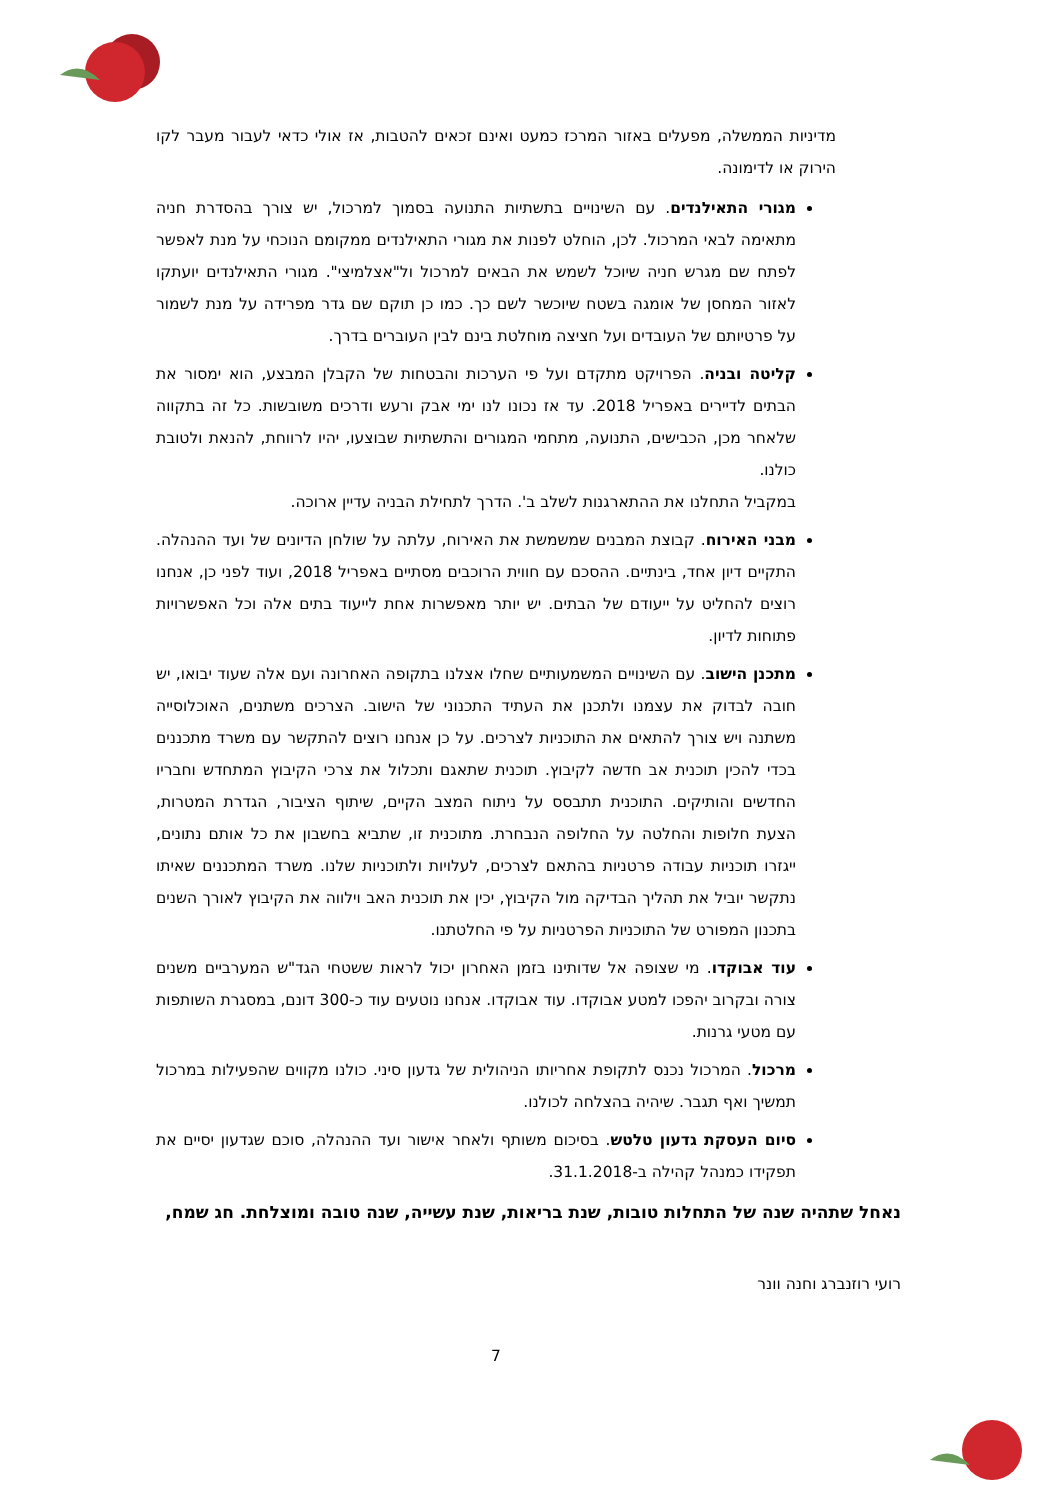מדיניות הממשלה, מפעלים באזור המרכז כמעט ואינם זכאים להטבות, אז אולי כדאי לעבור מעבר לקו הירוק או לדימונה.
מגורי התאילנדים. עם השינויים בתשתיות התנועה בסמוך למרכול, יש צורך בהסדרת חניה מתאימה לבאי המרכול. לכן, הוחלט לפנות את מגורי התאילנדים ממקומם הנוכחי על מנת לאפשר לפתח שם מגרש חניה שיוכל לשמש את הבאים למרכול ול"אצלמיצי". מגורי התאילנדים יועתקו לאזור המחסן של אומגה בשטח שיוכשר לשם כך. כמו כן תוקם שם גדר מפרידה על מנת לשמור על פרטיותם של העובדים ועל חציצה מוחלטת בינם לבין העוברים בדרך.
קליטה ובניה. הפרויקט מתקדם ועל פי הערכות והבטחות של הקבלן המבצע, הוא ימסור את הבתים לדיירים באפריל 2018. עד אז נכונו לנו ימי אבק ורעש ודרכים משובשות. כל זה בתקווה שלאחר מכן, הכבישים, התנועה, מתחמי המגורים והתשתיות שבוצעו, יהיו לרווחת, להנאת ולטובת כולנו.
במקביל התחלנו את ההתארגנות לשלב ב'. הדרך לתחילת הבניה עדיין ארוכה.
מבני האירוח. קבוצת המבנים שמשמשת את האירוח, עלתה על שולחן הדיונים של ועד ההנהלה. התקיים דיון אחד, בינתיים. ההסכם עם חווית הרוכבים מסתיים באפריל 2018, ועוד לפני כן, אנחנו רוצים להחליט על ייעודם של הבתים. יש יותר מאפשרות אחת לייעוד בתים אלה וכל האפשרויות פתוחות לדיון.
מתכנן הישוב. עם השינויים המשמעותיים שחלו אצלנו בתקופה האחרונה ועם אלה שעוד יבואו, יש חובה לבדוק את עצמנו ולתכנן את העתיד התכנוני של הישוב. הצרכים משתנים, האוכלוסייה משתנה ויש צורך להתאים את התוכניות לצרכים. על כן אנחנו רוצים להתקשר עם משרד מתכננים בכדי להכין תוכנית אב חדשה לקיבוץ. תוכנית שתאגם ותכלול את צרכי הקיבוץ המתחדש וחבריו החדשים והותיקים. התוכנית תתבסס על ניתוח המצב הקיים, שיתוף הציבור, הגדרת המטרות, הצעת חלופות והחלטה על החלופה הנבחרת. מתוכנית זו, שתביא בחשבון את כל אותם נתונים, ייגזרו תוכניות עבודה פרטניות בהתאם לצרכים, לעלויות ולתוכניות שלנו. משרד המתכננים שאיתו נתקשר יוביל את תהליך הבדיקה מול הקיבוץ, יכין את תוכנית האב וילווה את הקיבוץ לאורך השנים בתכנון המפורט של התוכניות הפרטניות על פי החלטתנו.
עוד אבוקדו. מי שצופה אל שדותינו בזמן האחרון יכול לראות ששטחי הגד"ש המערביים משנים צורה ובקרוב יהפכו למטע אבוקדו. עוד אבוקדו. אנחנו נוטעים עוד כ-300 דונם, במסגרת השותפות עם מטעי גרנות.
מרכול. המרכול נכנס לתקופת אחריותו הניהולית של גדעון סיני. כולנו מקווים שהפעילות במרכול תמשיך ואף תגבר. שיהיה בהצלחה לכולנו.
סיום העסקת גדעון טלטש. בסיכום משותף ולאחר אישור ועד ההנהלה, סוכם שגדעון יסיים את תפקידו כמנהל קהילה ב-31.1.2018.
נאחל שתהיה שנה של התחלות טובות, שנת בריאות, שנת עשייה, שנה טובה ומוצלחת. חג שמח,
רועי רוזנברג וחנה וונר
7